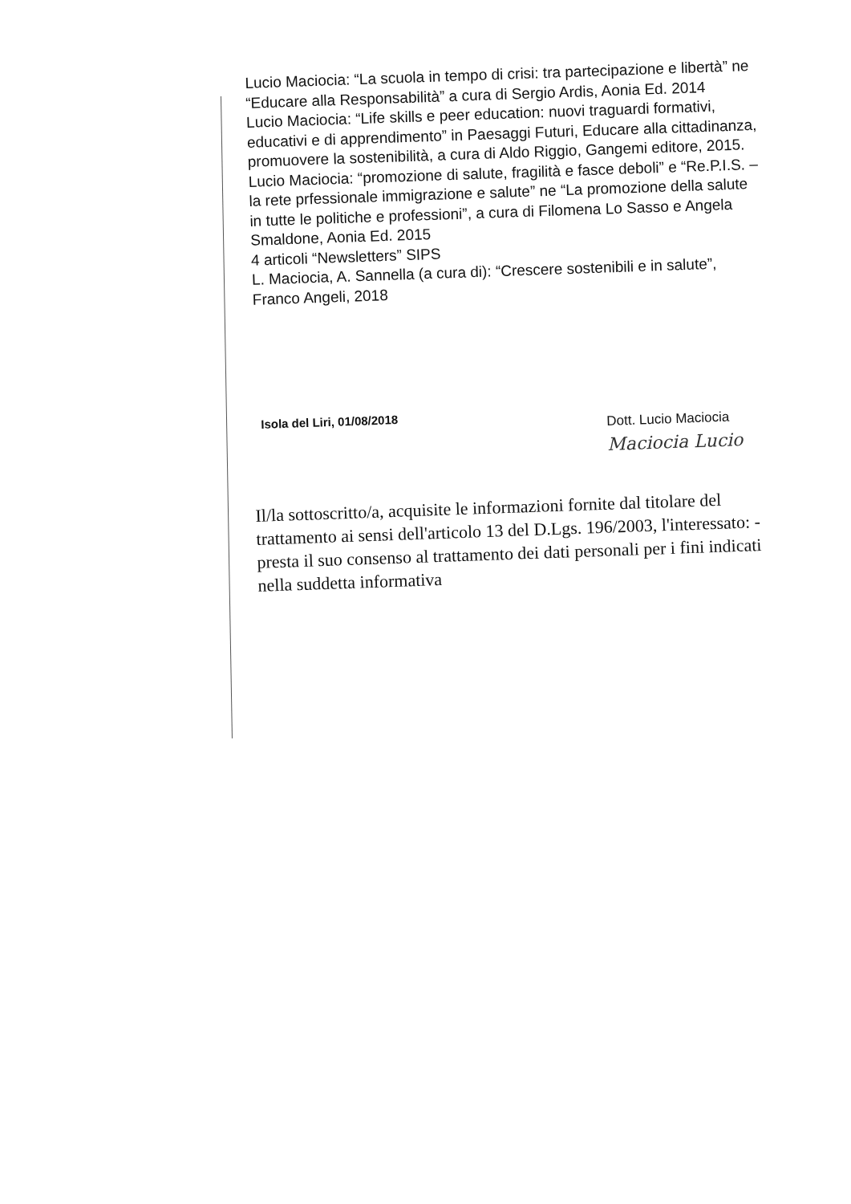Lucio Maciocia: “La scuola in tempo di crisi: tra partecipazione e libertà” ne “Educare alla Responsabilità” a cura di Sergio Ardis, Aonia Ed. 2014
Lucio Maciocia: “Life skills e peer education: nuovi traguardi formativi, educativi e di apprendimento” in Paesaggi Futuri, Educare alla cittadinanza, promuovere la sostenibilità, a cura di Aldo Riggio, Gangemi editore, 2015.
Lucio Maciocia: “promozione di salute, fragilità e fasce deboli” e “Re.P.I.S. – la rete prfessionale immigrazione e salute” ne “La promozione della salute in tutte le politiche e professioni”, a cura di Filomena Lo Sasso e Angela Smaldone, Aonia Ed. 2015
4 articoli “Newsletters” SIPS
L. Maciocia, A. Sannella (a cura di): “Crescere sostenibili e in salute”, Franco Angeli, 2018
Isola del Liri, 01/08/2018
Dott. Lucio Maciocia
Maciocia Lucio
Il/la sottoscritto/a, acquisite le informazioni fornite dal titolare del trattamento ai sensi dell'articolo 13 del D.Lgs. 196/2003, l'interessato: - presta il suo consenso al trattamento dei dati personali per i fini indicati nella suddetta informativa